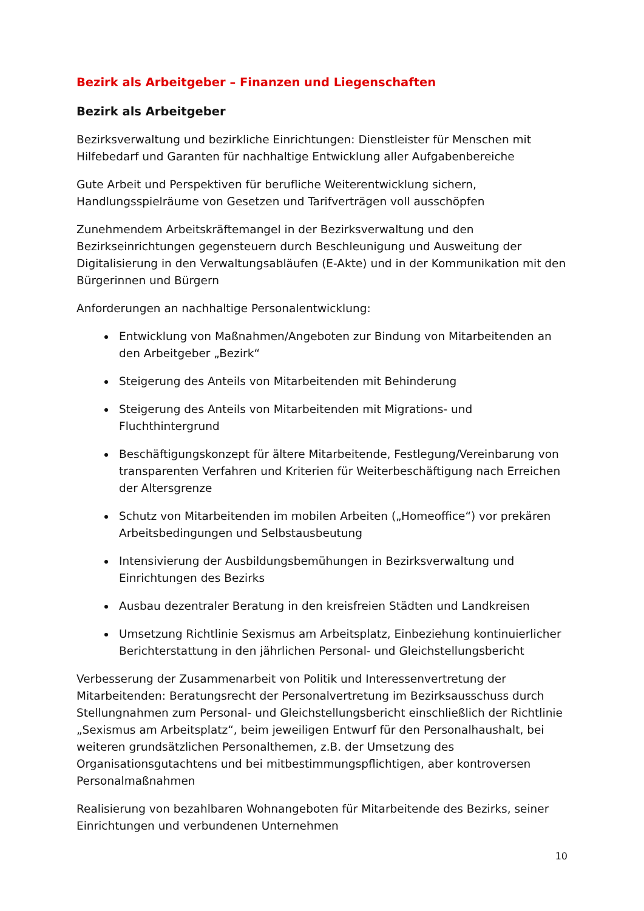Bezirk als Arbeitgeber – Finanzen und Liegenschaften
Bezirk als Arbeitgeber
Bezirksverwaltung und bezirkliche Einrichtungen: Dienstleister für Menschen mit Hilfebedarf und Garanten für nachhaltige Entwicklung aller Aufgabenbereiche
Gute Arbeit und Perspektiven für berufliche Weiterentwicklung sichern, Handlungsspielräume von Gesetzen und Tarifverträgen voll ausschöpfen
Zunehmendem Arbeitskräftemangel in der Bezirksverwaltung und den Bezirkseinrichtungen gegensteuern durch Beschleunigung und Ausweitung der Digitalisierung in den Verwaltungsabläufen (E-Akte) und in der Kommunikation mit den Bürgerinnen und Bürgern
Anforderungen an nachhaltige Personalentwicklung:
Entwicklung von Maßnahmen/Angeboten zur Bindung von Mitarbeitenden an den Arbeitgeber „Bezirk“
Steigerung des Anteils von Mitarbeitenden mit Behinderung
Steigerung des Anteils von Mitarbeitenden mit Migrations- und Fluchthintergrund
Beschäftigungskonzept für ältere Mitarbeitende, Festlegung/Vereinbarung von transparenten Verfahren und Kriterien für Weiterbeschäftigung nach Erreichen der Altersgrenze
Schutz von Mitarbeitenden im mobilen Arbeiten („Homeoffice“) vor prekären Arbeitsbedingungen und Selbstausbeutung
Intensivierung der Ausbildungsbemühungen in Bezirksverwaltung und Einrichtungen des Bezirks
Ausbau dezentraler Beratung in den kreisfreien Städten und Landkreisen
Umsetzung Richtlinie Sexismus am Arbeitsplatz, Einbeziehung kontinuierlicher Berichterstattung in den jährlichen Personal- und Gleichstellungsbericht
Verbesserung der Zusammenarbeit von Politik und Interessenvertretung der Mitarbeitenden: Beratungsrecht der Personalvertretung im Bezirksausschuss durch Stellungnahmen zum Personal- und Gleichstellungsbericht einschließlich der Richtlinie „Sexismus am Arbeitsplatz“, beim jeweiligen Entwurf für den Personalhaushalt, bei weiteren grundsätzlichen Personalthemen, z.B. der Umsetzung des Organisationsgutachtens und bei mitbestimmungspflichtigen, aber kontroversen Personalmaßnahmen
Realisierung von bezahlbaren Wohnangeboten für Mitarbeitende des Bezirks, seiner Einrichtungen und verbundenen Unternehmen
10